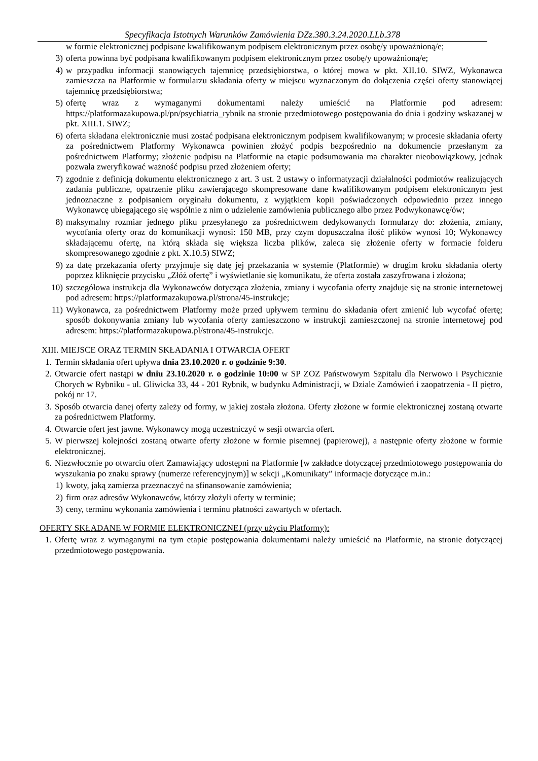Specyfikacja Istotnych Warunków Zamówienia DZz.380.3.24.2020.LLb.378
w formie elektronicznej podpisane kwalifikowanym podpisem elektronicznym przez osobę/y upoważnioną/e;
3) oferta powinna być podpisana kwalifikowanym podpisem elektronicznym przez osobę/y upoważnioną/e;
4) w przypadku informacji stanowiących tajemnicę przedsiębiorstwa, o której mowa w pkt. XII.10. SIWZ, Wykonawca zamieszcza na Platformie w formularzu składania oferty w miejscu wyznaczonym do dołączenia części oferty stanowiącej tajemnicę przedsiębiorstwa;
5) ofertę wraz z wymaganymi dokumentami należy umieścić na Platformie pod adresem: https://platformazakupowa.pl/pn/psychiatria_rybnik na stronie przedmiotowego postępowania do dnia i godziny wskazanej w pkt. XIII.1. SIWZ;
6) oferta składana elektronicznie musi zostać podpisana elektronicznym podpisem kwalifikowanym; w procesie składania oferty za pośrednictwem Platformy Wykonawca powinien złożyć podpis bezpośrednio na dokumencie przesłanym za pośrednictwem Platformy; złożenie podpisu na Platformie na etapie podsumowania ma charakter nieobowiązkowy, jednak pozwala zweryfikować ważność podpisu przed złożeniem oferty;
7) zgodnie z definicją dokumentu elektronicznego z art. 3 ust. 2 ustawy o informatyzacji działalności podmiotów realizujących zadania publiczne, opatrzenie pliku zawierającego skompresowane dane kwalifikowanym podpisem elektronicznym jest jednoznaczne z podpisaniem oryginału dokumentu, z wyjątkiem kopii poświadczonych odpowiednio przez innego Wykonawcę ubiegającego się wspólnie z nim o udzielenie zamówienia publicznego albo przez Podwykonawcę/ów;
8) maksymalny rozmiar jednego pliku przesyłanego za pośrednictwem dedykowanych formularzy do: złożenia, zmiany, wycofania oferty oraz do komunikacji wynosi: 150 MB, przy czym dopuszczalna ilość plików wynosi 10; Wykonawcy składającemu ofertę, na którą składa się większa liczba plików, zaleca się złożenie oferty w formacie folderu skompresowanego zgodnie z pkt. X.10.5) SIWZ;
9) za datę przekazania oferty przyjmuje się datę jej przekazania w systemie (Platformie) w drugim kroku składania oferty poprzez kliknięcie przycisku „Złóż ofertę” i wyświetlanie się komunikatu, że oferta została zaszyfrowana i złożona;
10) szczegółowa instrukcja dla Wykonawców dotycząca złożenia, zmiany i wycofania oferty znajduje się na stronie internetowej pod adresem: https://platformazakupowa.pl/strona/45-instrukcje;
11) Wykonawca, za pośrednictwem Platformy może przed upływem terminu do składania ofert zmienić lub wycofać ofertę; sposób dokonywania zmiany lub wycofania oferty zamieszczono w instrukcji zamieszczonej na stronie internetowej pod adresem: https://platformazakupowa.pl/strona/45-instrukcje.
XIII. MIEJSCE ORAZ TERMIN SKŁADANIA I OTWARCIA OFERT
1. Termin składania ofert upływa dnia 23.10.2020 r. o godzinie 9:30.
2. Otwarcie ofert nastąpi w dniu 23.10.2020 r. o godzinie 10:00 w SP ZOZ Państwowym Szpitalu dla Nerwowo i Psychicznie Chorych w Rybniku - ul. Gliwicka 33, 44 - 201 Rybnik, w budynku Administracji, w Dziale Zamówień i zaopatrzenia - II piętro, pokój nr 17.
3. Sposób otwarcia danej oferty zależy od formy, w jakiej została złożona. Oferty złożone w formie elektronicznej zostaną otwarte za pośrednictwem Platformy.
4. Otwarcie ofert jest jawne. Wykonawcy mogą uczestniczyć w sesji otwarcia ofert.
5. W pierwszej kolejności zostaną otwarte oferty złożone w formie pisemnej (papierowej), a następnie oferty złożone w formie elektronicznej.
6. Niezwłocznie po otwarciu ofert Zamawiający udostępni na Platformie [w zakładce dotyczącej przedmiotowego postępowania do wyszukania po znaku sprawy (numerze referencyjnym)] w sekcji „Komunikaty” informacje dotyczące m.in.:
1) kwoty, jaką zamierza przeznaczyć na sfinansowanie zamówienia;
2) firm oraz adresów Wykonawców, którzy złożyli oferty w terminie;
3) ceny, terminu wykonania zamówienia i terminu płatności zawartych w ofertach.
OFERTY SKŁADANE W FORMIE ELEKTRONICZNEJ (przy użyciu Platformy):
1. Ofertę wraz z wymaganymi na tym etapie postępowania dokumentami należy umieścić na Platformie, na stronie dotyczącej przedmiotowego postępowania.